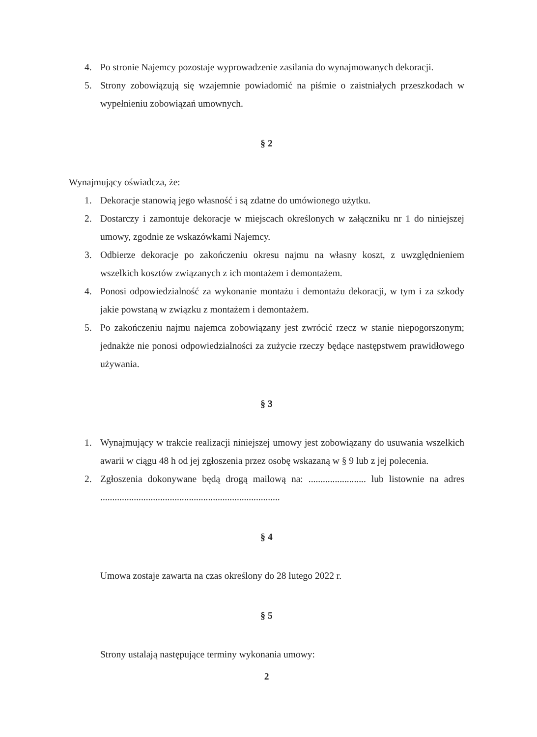4. Po stronie Najemcy pozostaje wyprowadzenie zasilania do wynajmowanych dekoracji.
5. Strony zobowiązują się wzajemnie powiadomić na piśmie o zaistniałych przeszkodach w wypełnieniu zobowiązań umownych.
§ 2
Wynajmujący oświadcza, że:
1. Dekoracje stanowią jego własność i są zdatne do umówionego użytku.
2. Dostarczy i zamontuje dekoracje w miejscach określonych w załączniku nr 1 do niniejszej umowy, zgodnie ze wskazówkami Najemcy.
3. Odbierze dekoracje po zakończeniu okresu najmu na własny koszt, z uwzględnieniem wszelkich kosztów związanych z ich montażem i demontażem.
4. Ponosi odpowiedzialność za wykonanie montażu i demontażu dekoracji, w tym i za szkody jakie powstaną w związku z montażem i demontażem.
5. Po zakończeniu najmu najemca zobowiązany jest zwrócić rzecz w stanie niepogorszonym; jednakże nie ponosi odpowiedzialności za zużycie rzeczy będące następstwem prawidłowego używania.
§ 3
1. Wynajmujący w trakcie realizacji niniejszej umowy jest zobowiązany do usuwania wszelkich awarii w ciągu 48 h od jej zgłoszenia przez osobę wskazaną w § 9 lub z jej polecenia.
2. Zgłoszenia dokonywane będą drogą mailową na: ........................ lub listownie na adres
...........................................................................
§ 4
Umowa zostaje zawarta na czas określony do 28 lutego 2022 r.
§ 5
Strony ustalają następujące terminy wykonania umowy:
2